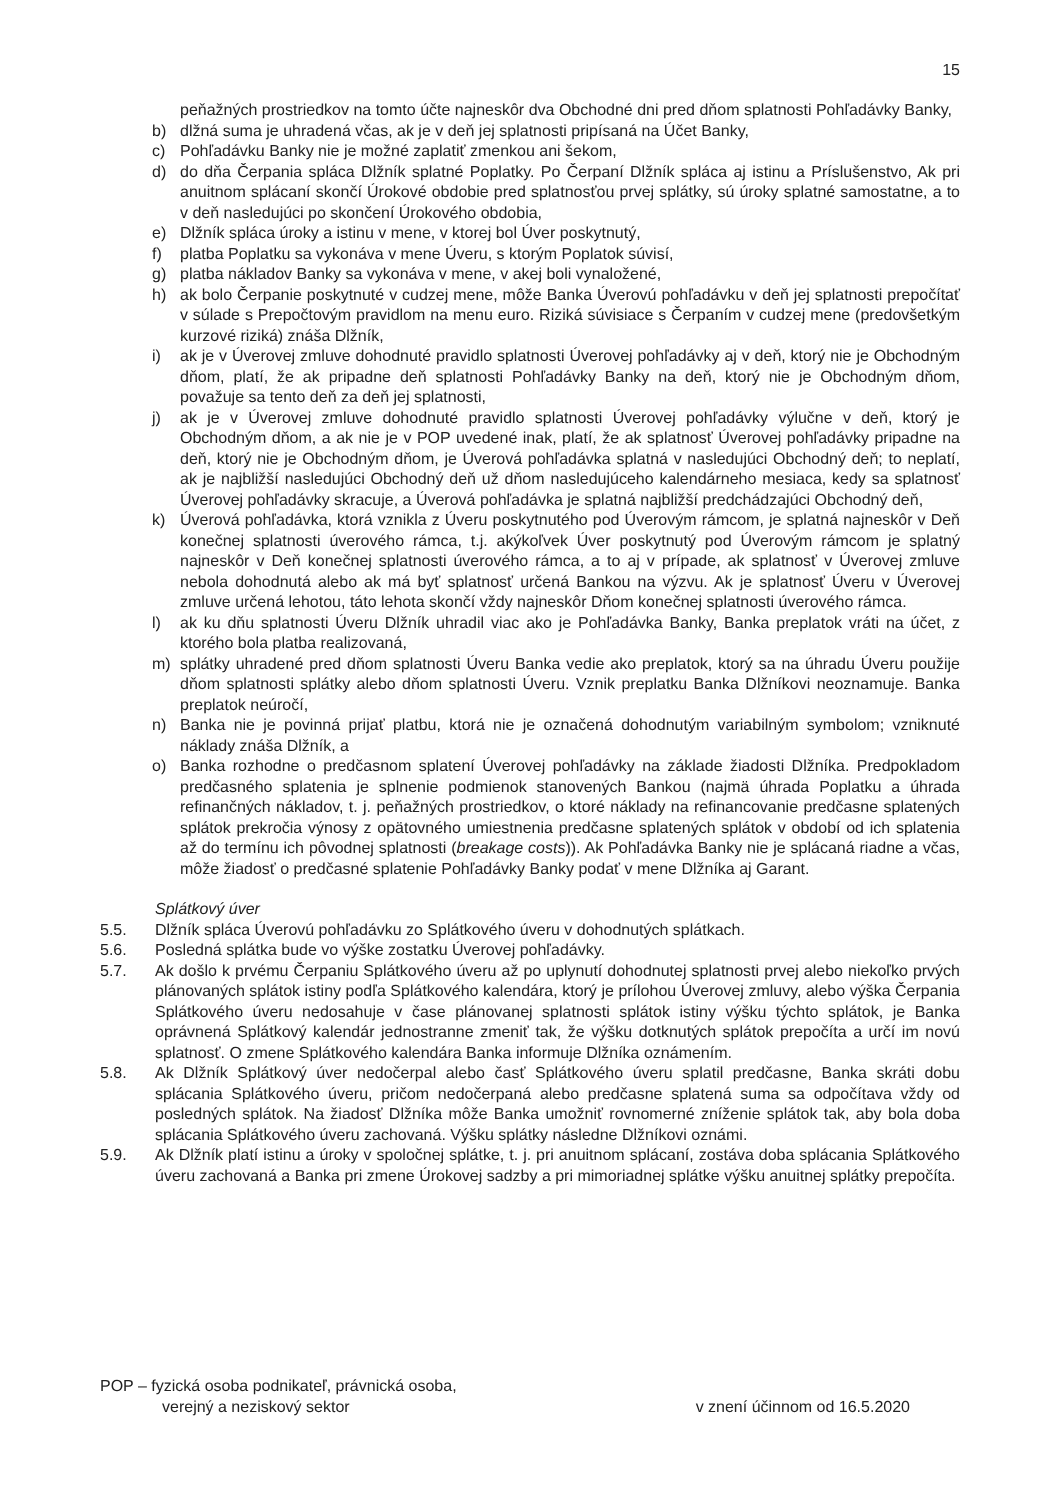15
peňažných prostriedkov na tomto účte najneskôr dva Obchodné dni pred dňom splatnosti Pohľadávky Banky,
b) dlžná suma je uhradená včas, ak je v deň jej splatnosti pripísaná na Účet Banky,
c) Pohľadávku Banky nie je možné zaplatiť zmenkou ani šekom,
d) do dňa Čerpania spláca Dlžník splatné Poplatky. Po Čerpaní Dlžník spláca aj istinu a Príslušenstvo, Ak pri anuitnom splácaní skončí Úrokové obdobie pred splatnosťou prvej splátky, sú úroky splatné samostatne, a to v deň nasledujúci po skončení Úrokového obdobia,
e) Dlžník spláca úroky a istinu v mene, v ktorej bol Úver poskytnutý,
f) platba Poplatku sa vykonáva v mene Úveru, s ktorým Poplatok súvisí,
g) platba nákladov Banky sa vykonáva v mene, v akej boli vynaložené,
h) ak bolo Čerpanie poskytnuté v cudzej mene, môže Banka Úverovú pohľadávku v deň jej splatnosti prepočítať v súlade s Prepočtovým pravidlom na menu euro. Riziká súvisiace s Čerpaním v cudzej mene (predovšetkým kurzové riziká) znáša Dlžník,
i) ak je v Úverovej zmluve dohodnuté pravidlo splatnosti Úverovej pohľadávky aj v deň, ktorý nie je Obchodným dňom, platí, že ak pripadne deň splatnosti Pohľadávky Banky na deň, ktorý nie je Obchodným dňom, považuje sa tento deň za deň jej splatnosti,
j) ak je v Úverovej zmluve dohodnuté pravidlo splatnosti Úverovej pohľadávky výlučne v deň, ktorý je Obchodným dňom, a ak nie je v POP uvedené inak, platí, že ak splatnosť Úverovej pohľadávky pripadne na deň, ktorý nie je Obchodným dňom, je Úverová pohľadávka splatná v nasledujúci Obchodný deň; to neplatí, ak je najbližší nasledujúci Obchodný deň už dňom nasledujúceho kalendárneho mesiaca, kedy sa splatnosť Úverovej pohľadávky skracuje, a Úverová pohľadávka je splatná najbližší predchádzajúci Obchodný deň,
k) Úverová pohľadávka, ktorá vznikla z Úveru poskytnutého pod Úverovým rámcom, je splatná najneskôr v Deň konečnej splatnosti úverového rámca, t.j. akýkoľvek Úver poskytnutý pod Úverovým rámcom je splatný najneskôr v Deň konečnej splatnosti úverového rámca, a to aj v prípade, ak splatnosť v Úverovej zmluve nebola dohodnutá alebo ak má byť splatnosť určená Bankou na výzvu. Ak je splatnosť Úveru v Úverovej zmluve určená lehotou, táto lehota skončí vždy najneskôr Dňom konečnej splatnosti úverového rámca.
l) ak ku dňu splatnosti Úveru Dlžník uhradil viac ako je Pohľadávka Banky, Banka preplatok vráti na účet, z ktorého bola platba realizovaná,
m) splátky uhradené pred dňom splatnosti Úveru Banka vedie ako preplatok, ktorý sa na úhradu Úveru použije dňom splatnosti splátky alebo dňom splatnosti Úveru. Vznik preplatku Banka Dlžníkovi neoznamuje. Banka preplatok neúročí,
n) Banka nie je povinná prijať platbu, ktorá nie je označená dohodnutým variabilným symbolom; vzniknuté náklady znáša Dlžník, a
o) Banka rozhodne o predčasnom splatení Úverovej pohľadávky na základe žiadosti Dlžníka. Predpokladom predčasného splatenia je splnenie podmienok stanovených Bankou (najmä úhrada Poplatku a úhrada refinančných nákladov, t. j. peňažných prostriedkov, o ktoré náklady na refinancovanie predčasne splatených splátok prekročia výnosy z opätovného umiestnenia predčasne splatených splátok v období od ich splatenia až do termínu ich pôvodnej splatnosti (breakage costs)). Ak Pohľadávka Banky nie je splácaná riadne a včas, môže žiadosť o predčasné splatenie Pohľadávky Banky podať v mene Dlžníka aj Garant.
Splátkový úver
5.5. Dlžník spláca Úverovú pohľadávku zo Splátkového úveru v dohodnutých splátkach.
5.6. Posledná splátka bude vo výške zostatku Úverovej pohľadávky.
5.7. Ak došlo k prvému Čerpaniu Splátkového úveru až po uplynutí dohodnutej splatnosti prvej alebo niekoľko prvých plánovaných splátok istiny podľa Splátkového kalendára, ktorý je prílohou Úverovej zmluvy, alebo výška Čerpania Splátkového úveru nedosahuje v čase plánovanej splatnosti splátok istiny výšku týchto splátok, je Banka oprávnená Splátkový kalendár jednostranne zmeniť tak, že výšku dotknutých splátok prepočíta a určí im novú splatnosť. O zmene Splátkového kalendára Banka informuje Dlžníka oznámením.
5.8. Ak Dlžník Splátkový úver nedočerpal alebo časť Splátkového úveru splatil predčasne, Banka skráti dobu splácania Splátkového úveru, pričom nedočerpaná alebo predčasne splatená suma sa odpočítava vždy od posledných splátok. Na žiadosť Dlžníka môže Banka umožniť rovnomerné zníženie splátok tak, aby bola doba splácania Splátkového úveru zachovaná. Výšku splátky následne Dlžníkovi oznámi.
5.9. Ak Dlžník platí istinu a úroky v spoločnej splátke, t. j. pri anuitnom splácaní, zostáva doba splácania Splátkového úveru zachovaná a Banka pri zmene Úrokovej sadzby a pri mimoriadnej splátke výšku anuitnej splátky prepočíta.
POP – fyzická osoba podnikateľ, právnická osoba,
verejný a neziskový sektor v znení účinnom od 16.5.2020